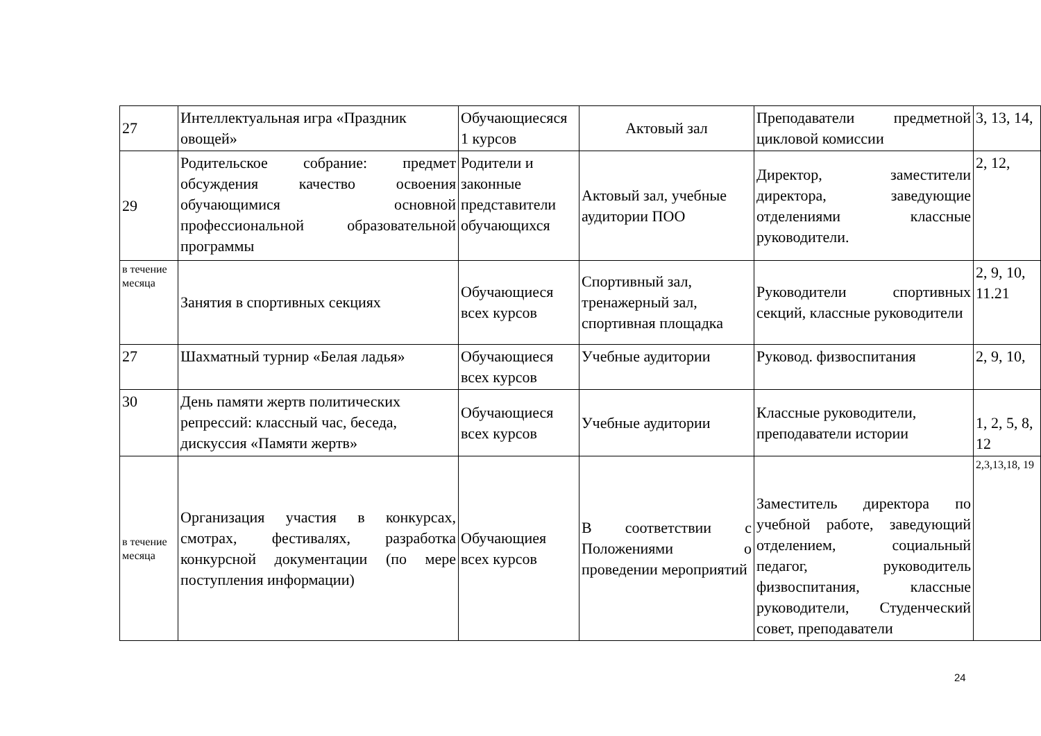| 27 | Интеллектуальная игра «Праздник овощей» | Обучающиесяся 1 курсов | Актовый зал | Преподаватели предметной цикловой комиссии | 3, 13, 14, |
| 29 | Родительское собрание: предмет обсуждения качество освоения обучающимися основной профессиональной образовательной программы | Родители и законные представители обучающихся | Актовый зал, учебные аудитории ПОО | Директор, заместители директора, заведующие отделениями классные руководители. | 2, 12, |
| в течение месяца | Занятия в спортивных секциях | Обучающиеся всех курсов | Спортивный зал, тренажерный зал, спортивная площадка | Руководители спортивных секций, классные руководители | 2, 9, 10, 11.21 |
| 27 | Шахматный турнир «Белая ладья» | Обучающиеся всех курсов | Учебные аудитории | Руковод. физвоспитания | 2, 9, 10, |
| 30 | День памяти жертв политических репрессий: классный час, беседа, дискуссия «Памяти жертв» | Обучающиеся всех курсов | Учебные аудитории | Классные руководители, преподаватели истории | 1, 2, 5, 8, 12 |
| в течение месяца | Организация участия в конкурсах, смотрах, фестивалях, разработка конкурсной документации (по мере поступления информации) | Обучающиея всех курсов | В соответствии с Положениями о проведении мероприятий | Заместитель директора по учебной работе, заведующий отделением, социальный педагог, руководитель физвоспитания, классные руководители, Студенческий совет, преподаватели | 2,3,13,18, 19 |
24